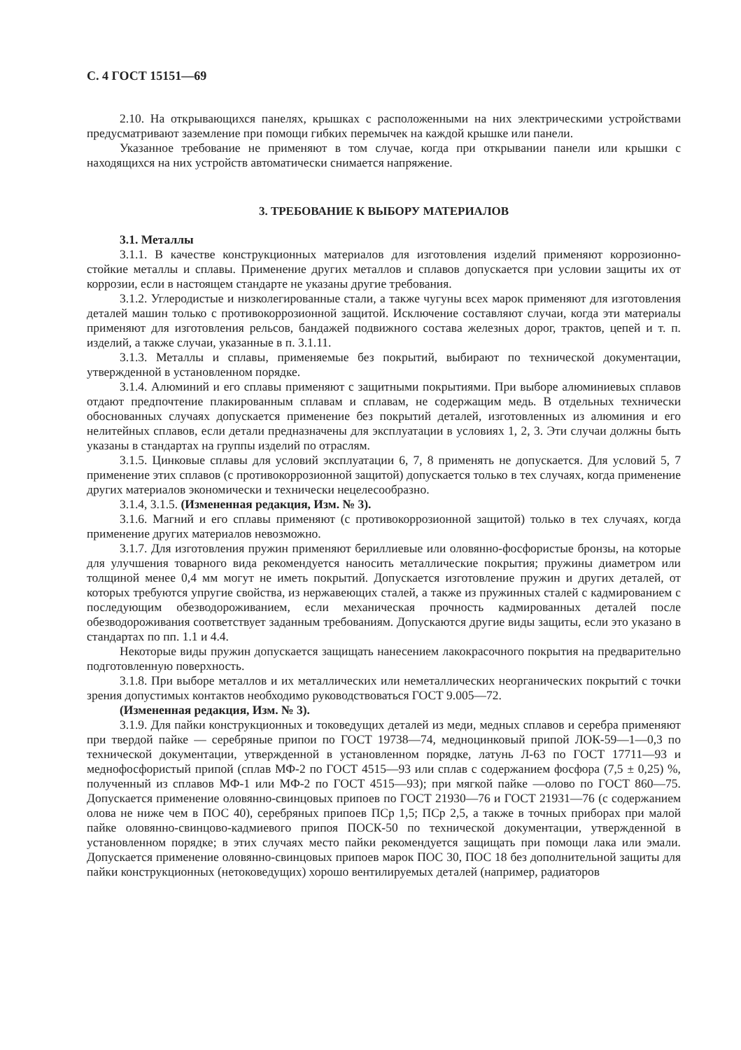С. 4 ГОСТ 15151—69
2.10. На открывающихся панелях, крышках с расположенными на них электрическими устройствами предусматривают заземление при помощи гибких перемычек на каждой крышке или панели.
Указанное требование не применяют в том случае, когда при открывании панели или крышки с находящихся на них устройств автоматически снимается напряжение.
3. ТРЕБОВАНИЕ К ВЫБОРУ МАТЕРИАЛОВ
3.1. Металлы
3.1.1. В качестве конструкционных материалов для изготовления изделий применяют коррозионно-стойкие металлы и сплавы. Применение других металлов и сплавов допускается при условии защиты их от коррозии, если в настоящем стандарте не указаны другие требования.
3.1.2. Углеродистые и низколегированные стали, а также чугуны всех марок применяют для изготовления деталей машин только с противокоррозионной защитой. Исключение составляют случаи, когда эти материалы применяют для изготовления рельсов, бандажей подвижного состава железных дорог, трактов, цепей и т. п. изделий, а также случаи, указанные в п. 3.1.11.
3.1.3. Металлы и сплавы, применяемые без покрытий, выбирают по технической документации, утвержденной в установленном порядке.
3.1.4. Алюминий и его сплавы применяют с защитными покрытиями. При выборе алюминиевых сплавов отдают предпочтение плакированным сплавам и сплавам, не содержащим медь. В отдельных технически обоснованных случаях допускается применение без покрытий деталей, изготовленных из алюминия и его нелитейных сплавов, если детали предназначены для эксплуатации в условиях 1, 2, 3. Эти случаи должны быть указаны в стандартах на группы изделий по отраслям.
3.1.5. Цинковые сплавы для условий эксплуатации 6, 7, 8 применять не допускается. Для условий 5, 7 применение этих сплавов (с противокоррозионной защитой) допускается только в тех случаях, когда применение других материалов экономически и технически нецелесообразно.
3.1.4, 3.1.5. (Измененная редакция, Изм. № 3).
3.1.6. Магний и его сплавы применяют (с противокоррозионной защитой) только в тех случаях, когда применение других материалов невозможно.
3.1.7. Для изготовления пружин применяют бериллиевые или оловянно-фосфористые бронзы, на которые для улучшения товарного вида рекомендуется наносить металлические покрытия; пружины диаметром или толщиной менее 0,4 мм могут не иметь покрытий. Допускается изготовление пружин и других деталей, от которых требуются упругие свойства, из нержавеющих сталей, а также из пружинных сталей с кадмированием с последующим обезводороживанием, если механическая прочность кадмированных деталей после обезводороживания соответствует заданным требованиям. Допускаются другие виды защиты, если это указано в стандартах по пп. 1.1 и 4.4.
Некоторые виды пружин допускается защищать нанесением лакокрасочного покрытия на предварительно подготовленную поверхность.
3.1.8. При выборе металлов и их металлических или неметаллических неорганических покрытий с точки зрения допустимых контактов необходимо руководствоваться ГОСТ 9.005—72.
(Измененная редакция, Изм. № 3).
3.1.9. Для пайки конструкционных и токоведущих деталей из меди, медных сплавов и серебра применяют при твердой пайке — серебряные припои по ГОСТ 19738—74, медноцинковый припой ЛОК-59—1—0,3 по технической документации, утвержденной в установленном порядке, латунь Л-63 по ГОСТ 17711—93 и меднофосфористый припой (сплав МФ-2 по ГОСТ 4515—93 или сплав с содержанием фосфора (7,5 ± 0,25) %, полученный из сплавов МФ-1 или МФ-2 по ГОСТ 4515—93); при мягкой пайке —олово по ГОСТ 860—75. Допускается применение оловянно-свинцовых припоев по ГОСТ 21930—76 и ГОСТ 21931—76 (с содержанием олова не ниже чем в ПОС 40), серебряных припоев ПСр 1,5; ПСр 2,5, а также в точных приборах при малой пайке оловянно-свинцово-кадмиевого припоя ПОСК-50 по технической документации, утвержденной в установленном порядке; в этих случаях место пайки рекомендуется защищать при помощи лака или эмали. Допускается применение оловянно-свинцовых припоев марок ПОС 30, ПОС 18 без дополнительной защиты для пайки конструкционных (нетоковедущих) хорошо вентилируемых деталей (например, радиаторов